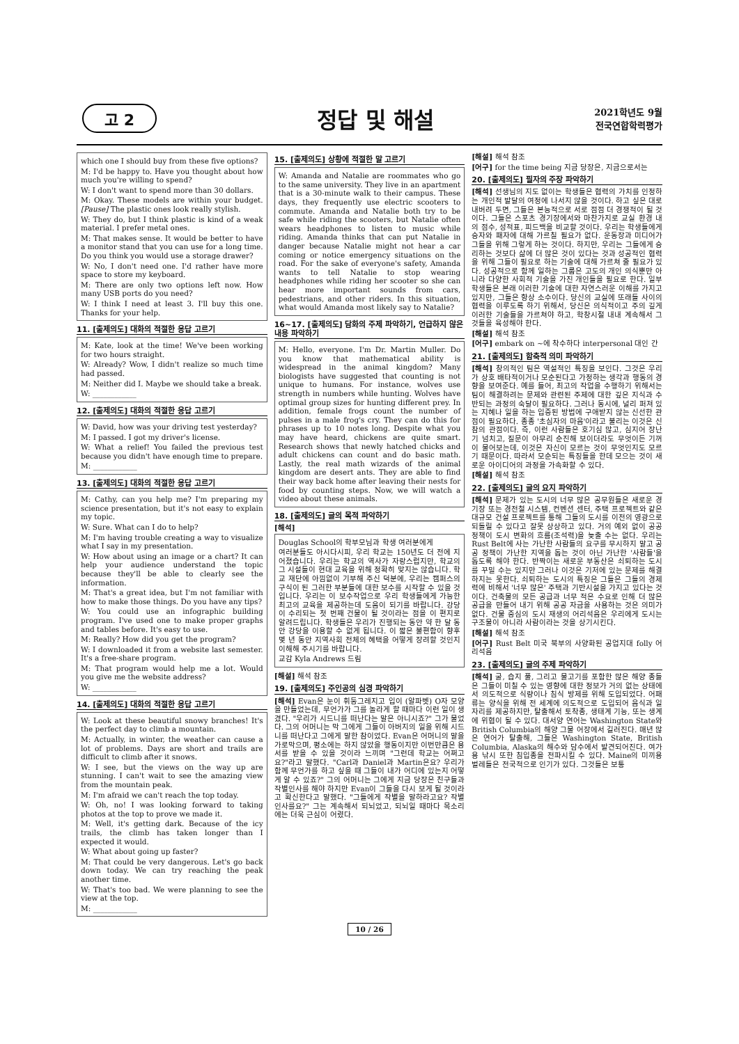고 2
정답 및 해설
2021학년도 9월
전국연합학력평가
which one I should buy from these five options?
M: I'd be happy to. Have you thought about how much you're willing to spend?
W: I don't want to spend more than 30 dollars.
M: Okay. These models are within your budget. [Pause] The plastic ones look really stylish.
W: They do, but I think plastic is kind of a weak material. I prefer metal ones.
M: That makes sense. It would be better to have a monitor stand that you can use for a long time. Do you think you would use a storage drawer?
W: No, I don't need one. I'd rather have more space to store my keyboard.
M: There are only two options left now. How many USB ports do you need?
W: I think I need at least 3. I'll buy this one. Thanks for your help.
11. [출제의도] 대화의 적절한 응답 고르기
M: Kate, look at the time! We've been working for two hours straight.
W: Already? Wow, I didn't realize so much time had passed.
M: Neither did I. Maybe we should take a break.
W: ____________
12. [출제의도] 대화의 적절한 응답 고르기
W: David, how was your driving test yesterday?
M: I passed. I got my driver's license.
W: What a relief! You failed the previous test because you didn't have enough time to prepare.
M: ____________
13. [출제의도] 대화의 적절한 응답 고르기
M: Cathy, can you help me? I'm preparing my science presentation, but it's not easy to explain my topic.
W: Sure. What can I do to help?
M: I'm having trouble creating a way to visualize what I say in my presentation.
W: How about using an image or a chart? It can help your audience understand the topic because they'll be able to clearly see the information.
M: That's a great idea, but I'm not familiar with how to make those things. Do you have any tips?
W: You could use an infographic building program. I've used one to make proper graphs and tables before. It's easy to use.
M: Really? How did you get the program?
W: I downloaded it from a website last semester. It's a free-share program.
M: That program would help me a lot. Would you give me the website address?
W: ____________
14. [출제의도] 대화의 적절한 응답 고르기
W: Look at these beautiful snowy branches! It's the perfect day to climb a mountain.
M: Actually, in winter, the weather can cause a lot of problems. Days are short and trails are difficult to climb after it snows.
W: I see, but the views on the way up are stunning. I can't wait to see the amazing view from the mountain peak.
M: I'm afraid we can't reach the top today.
W: Oh, no! I was looking forward to taking photos at the top to prove we made it.
M: Well, it's getting dark. Because of the icy trails, the climb has taken longer than I expected it would.
W: What about going up faster?
M: That could be very dangerous. Let's go back down today. We can try reaching the peak another time.
W: That's too bad. We were planning to see the view at the top.
M: ____________
15. [출제의도] 상황에 적절한 말 고르기
W: Amanda and Natalie are roommates who go to the same university. They live in an apartment that is a 30-minute walk to their campus. These days, they frequently use electric scooters to commute. Amanda and Natalie both try to be safe while riding the scooters, but Natalie often wears headphones to listen to music while riding. Amanda thinks that can put Natalie in danger because Natalie might not hear a car coming or notice emergency situations on the road. For the sake of everyone's safety, Amanda wants to tell Natalie to stop wearing headphones while riding her scooter so she can hear more important sounds from cars, pedestrians, and other riders. In this situation, what would Amanda most likely say to Natalie?
16~17. [출제의도] 담화의 주제 파악하기, 언급하지 않은 내용 파악하기
M: Hello, everyone. I'm Dr. Martin Muller. Do you know that mathematical ability is widespread in the animal kingdom? Many biologists have suggested that counting is not unique to humans. For instance, wolves use strength in numbers while hunting. Wolves have optimal group sizes for hunting different prey. In addition, female frogs count the number of pulses in a male frog's cry. They can do this for phrases up to 10 notes long. Despite what you may have heard, chickens are quite smart. Research shows that newly hatched chicks and adult chickens can count and do basic math. Lastly, the real math wizards of the animal kingdom are desert ants. They are able to find their way back home after leaving their nests for food by counting steps. Now, we will watch a video about these animals.
18. [출제의도] 글의 목적 파악하기
[해석]
Douglas School의 학부모님과 학생 여러분에게
여러분들도 아시다시피, 우리 학교는 150년도 더 전에 지어졌습니다. 우리는 학교의 역사가 자랑스럽지만, 학교의 그 시설들이 현대 교육을 위해 정확히 맞지는 않습니다. 학교 재단에 아낌없이 기부해 주신 덕분에, 우리는 캠퍼스의 구식이 된 그러한 부분들에 대한 보수를 시작할 수 있을 것입니다. 우리는 이 보수작업으로 우리 학생들에게 가능한 최고의 교육을 제공하는데 도움이 되기를 바랍니다. 강당이 수리되는 첫 번째 건물이 될 것이라는 점을 이 편지로 알려드립니다. 학생들은 우리가 진행되는 동안 약 한 달 동안 강당을 이용할 수 없게 됩니다. 이 짧은 불편함이 향후 몇 년 동안 지역사회 전체의 혜택을 어떻게 장려할 것인지 이해해 주시기를 바랍니다.
교감 Kyla Andrews 드림
[해설] 해석 참조
19. [출제의도] 주인공의 심경 파악하기
[해석] Evan은 눈이 휘둥그레지고 입이 (알파벳) O자 모양을 만들었는데, 무언가가 그를 놀라게 할 때마다 이런 일이 생겼다. "우리가 시드니를 떠난다는 말은 아니시죠?" 그가 물었다. 그의 어머니는 막 그에게 그들이 아버지의 일을 위해 시드니를 떠난다고 그에게 말한 참이었다. Evan은 어머니의 말을 가로막으며, 평소에는 하지 않았을 행동이지만 이번만큼은 용서를 받을 수 있을 것이라 느끼며 "그런데 학교는 어쩌고요?"라고 말했다. "Carl과 Daniel과 Martin은요? 우리가 함께 무언가를 하고 싶을 때 그들이 내가 어디에 있는지 어떻게 알 수 있죠?" 그의 어머니는 그에게 지금 당장은 친구들과 작별인사를 해야 하지만 Evan이 그들을 다시 보게 될 것이라고 확신한다고 말했다. "그들에게 작별을 말하라고요? 작별인사를요?" 그는 계속해서 되뇌었고, 되뇌일 때마다 목소리에는 더욱 근심이 어렸다.
[해설] 해석 참조
[어구] for the time being 지금 당장은, 지금으로서는
20. [출제의도] 필자의 주장 파악하기
[해석] 선생님의 지도 없이는 학생들은 협력의 가치를 인정하는 개인적 발달의 여정에 나서지 않을 것이다. 하고 싶은 대로 내버려 두면, 그들은 본능적으로 서로 점점 더 경쟁적이 될 것이다. 그들은 스포츠 경기장에서와 마찬가지로 교실 환경 내의 점수, 성적표, 피드백을 비교할 것이다. 우리는 학생들에게 승자와 패자에 대해 가르칠 필요가 없다. 운동장과 미디어가 그들을 위해 그렇게 하는 것이다. 하지만, 우리는 그들에게 승리하는 것보다 삶에 더 많은 것이 있다는 것과 성공적인 협력을 위해 그들이 필요로 하는 기술에 대해 가르쳐 줄 필요가 있다. 성공적으로 함께 일하는 그룹은 고도의 개인 의식뿐만 아니라 다양한 사회적 기술을 가진 개인들을 필요로 한다. 일부 학생들은 본래 이러한 기술에 대한 자연스러운 이해를 가지고 있지만, 그들은 항상 소수이다. 당신의 교실에 또래들 사이의 협력을 이루도록 하기 위해서, 당신은 의식적이고 주의 깊게 이러한 기술들을 가르쳐야 하고, 학창시절 내내 계속해서 그것들을 육성해야 한다.
[해설] 해석 참조
[어구] embark on ~에 착수하다 interpersonal 대인 간
21. [출제의도] 함축적 의미 파악하기
[해석] 창의적인 팀은 역설적인 특징을 보인다. 그것은 우리가 상호 배타적이거나 모순된다고 가정하는 생각과 행동의 경향을 보여준다. 예를 들어, 최고의 작업을 수행하기 위해서는 팀이 해결하려는 문제와 관련된 주제에 대한 깊은 지식과 수반되는 과정의 숙달이 필요하다. 그러나 동시에, 널리 퍼져 있는 지혜나 일을 하는 입증된 방법에 구애받지 않는 신선한 관점이 필요하다. 종종 '초심자의 마음'이라고 불리는 이것은 신참의 관점이다. 즉, 이런 사람들은 호기심 많고, 심지어 장난기 넘치고, 질문이 아무리 순진해 보이더라도 무엇이든 기꺼이 물어보는데, 이것은 자신이 모르는 것이 무엇인지도 모르기 때문이다. 따라서 모순되는 특징들을 한데 모으는 것이 새로운 아이디어의 과정을 가속화할 수 있다.
[해설] 해석 참조
22. [출제의도] 글의 요지 파악하기
[해석] 문제가 있는 도시의 너무 많은 공무원들은 새로운 경기장 또는 경전철 시스템, 컨벤션 센터, 주택 프로젝트와 같은 대규모 건설 프로젝트를 통해 그들의 도시를 이전의 영광으로 되돌릴 수 있다고 잘못 상상하고 있다. 거의 예외 없이 공공 정책이 도시 변화의 흐름(조석력)을 늦출 수는 없다. 우리는 Rust Belt에 사는 가난한 사람들의 요구를 무시하지 말고 공공 정책이 가난한 지역을 돕는 것이 아닌 가난한 '사람들'을 돕도록 해야 한다. 반짝이는 새로운 부동산은 쇠퇴하는 도시를 꾸밀 수는 있지만 그러나 이것은 기저에 있는 문제를 해결하지는 못한다. 쇠퇴하는 도시의 특징은 그들은 그들의 경제력에 비해서 '너무 많은' 주택과 기반시설을 가지고 있다는 것이다. 건축물의 모든 공급과 너무 적은 수요로 인해 더 많은 공급을 만들어 내기 위해 공공 자금을 사용하는 것은 의미가 없다. 건물 중심의 도시 재생의 어리석음은 우리에게 도시는 구조물이 아니라 사람이라는 것을 상기시킨다.
[해설] 해석 참조
[어구] Rust Belt 미국 북부의 사양화된 공업지대 folly 어리석음
23. [출제의도] 글의 주제 파악하기
[해석] 굴, 습지 풀, 그리고 물고기를 포함한 많은 해양 종들은 그들이 미칠 수 있는 영향에 대한 정보가 거의 없는 상태에서 의도적으로 식량이나 침식 방제를 위해 도입되었다. 어패류는 양식을 위해 전 세계에 의도적으로 도입되어 음식과 일자리를 제공하지만, 탈출해서 토착종, 생태계 기능, 또는 생계에 위협이 될 수 있다. 대서양 연어는 Washington State와 British Columbia의 해양 그물 어장에서 길러진다. 매년 많은 연어가 탈출해, 그들은 Washington State, British Columbia, Alaska의 해수와 담수에서 발견되어진다. 여가용 낚시 또한 침입종을 전파시킬 수 있다. Maine의 미끼용 벌레들은 전국적으로 인기가 있다. 그것들은 보통
10 / 26